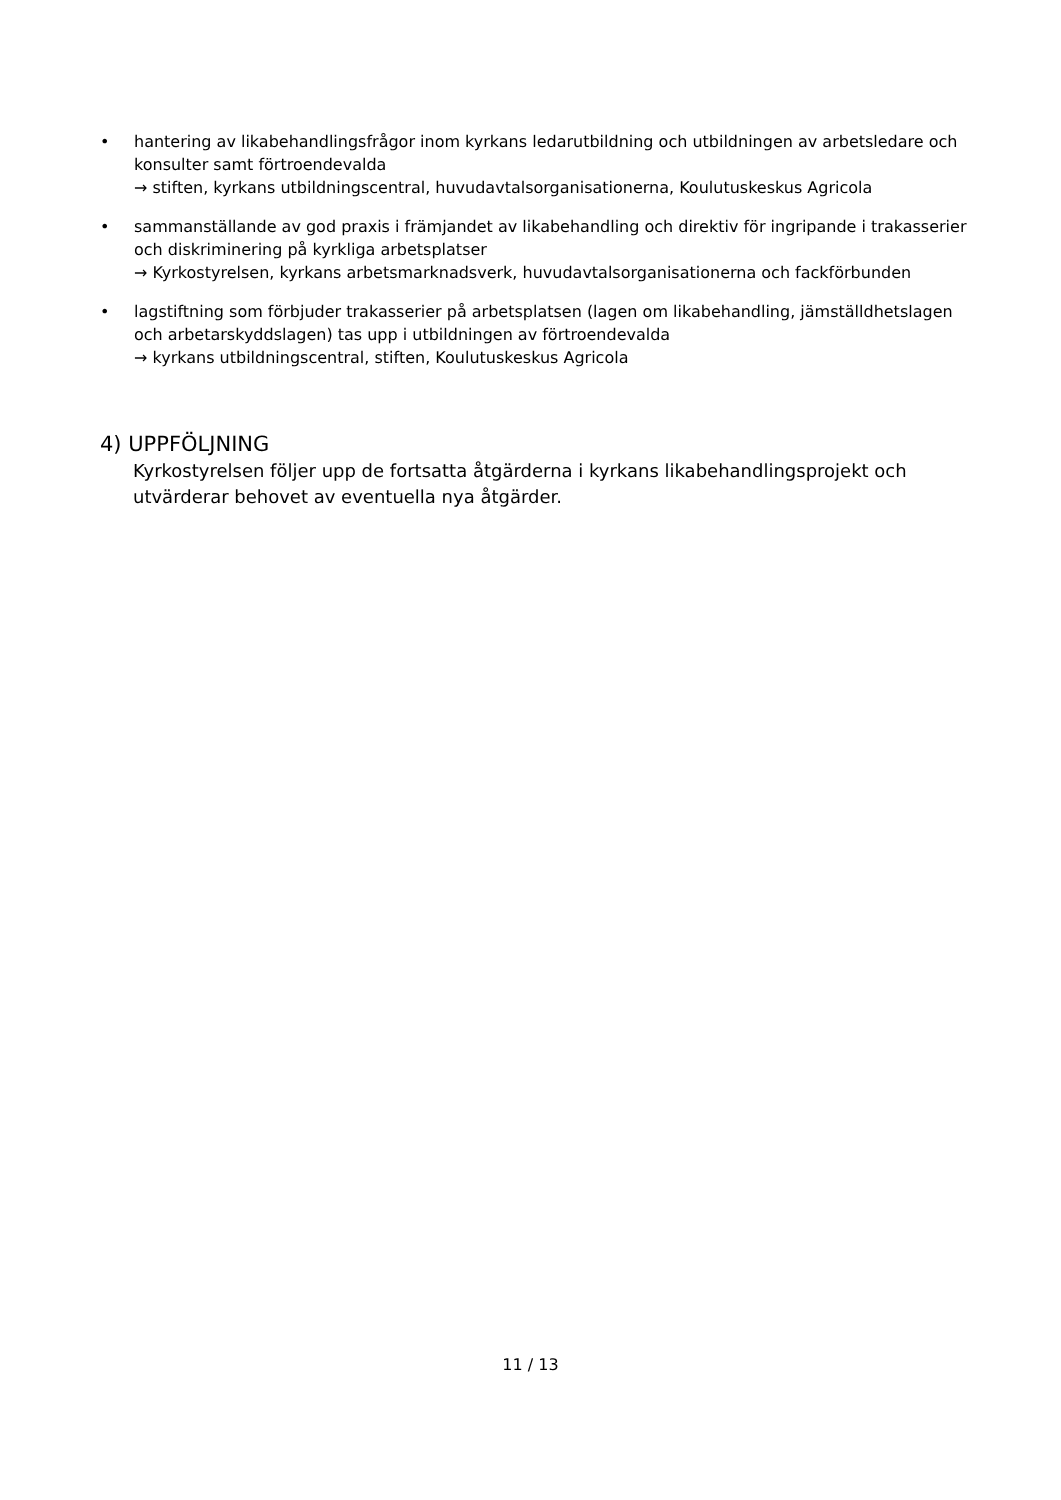• hantering av likabehandlingsfrågor inom kyrkans ledarutbildning och utbildningen av arbetsledare och konsulter samt förtroendevalda
→ stiften, kyrkans utbildningscentral, huvudavtalsorganisationerna, Koulutuskeskus Agricola
• sammanställande av god praxis i främjandet av likabehandling och direktiv för ingripande i trakasserier och diskriminering på kyrkliga arbetsplatser
→ Kyrkostyrelsen, kyrkans arbetsmarknadsverk, huvudavtalsorganisationerna och fackförbunden
• lagstiftning som förbjuder trakasserier på arbetsplatsen (lagen om likabehandling, jämställdhetslagen och arbetarskyddslagen) tas upp i utbildningen av förtroendevalda
→ kyrkans utbildningscentral, stiften, Koulutuskeskus Agricola
4) UPPFÖLJNING
Kyrkostyrelsen följer upp de fortsatta åtgärderna i kyrkans likabehandlingsprojekt och utvärderar behovet av eventuella nya åtgärder.
11 / 13